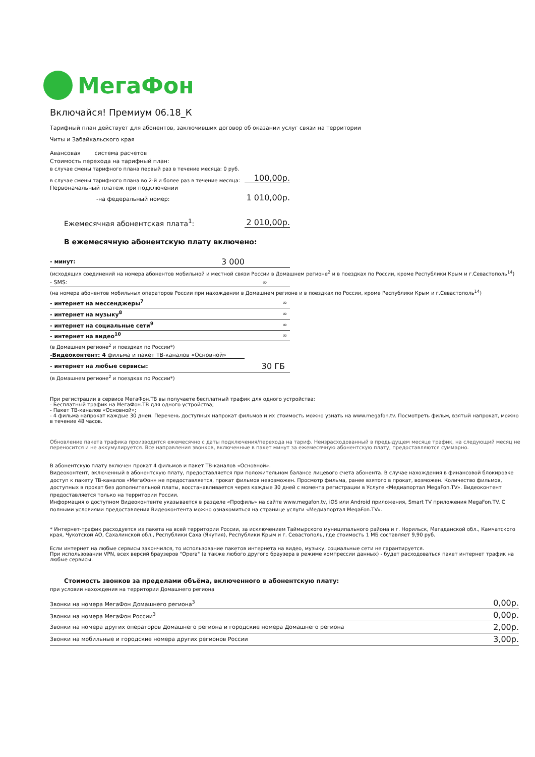МегаФон
Включайся! Премиум 06.18_К
Тарифный план действует для абонентов, заключивших договор об оказании услуг связи на территории
Читы и Забайкальского края
Авансовая система расчетов
Стоимость перехода на тарифный план:
в случае смены тарифного плана первый раз в течение месяца: 0 руб.
в случае смены тарифного плана во 2-й и более раз в течение месяца: 100,00р.
Первоначальный платеж при подключении
-на федеральный номер: 1 010,00р.
Ежемесячная абонентская плата<sup>1</sup>: 2 010,00р.
В ежемесячную абонентскую плату включено:
| - минут: | 3 000 |
(исходящих соединений на номера абонентов мобильной и местной связи России в Домашнем регионе<sup>2</sup> и в поездках по России, кроме Республики Крым и г.Севастополь<sup>14</sup>)
| - SMS: | ∞ |
(на номера абонентов мобильных операторов России при нахождении в Домашнем регионе и в поездках по России, кроме Республики Крым и г.Севастополь<sup>14</sup>)
| - интернет на мессенджеры<sup>7</sup> | ∞ |
| - интернет на музыку<sup>8</sup> | ∞ |
| - интернет на социальные сети<sup>9</sup> | ∞ |
| - интернет на видео<sup>10</sup> | ∞ |
(в Домашнем регионе<sup>2</sup> и поездках по России*)
-Видеоконтент: 4 фильма и пакет ТВ-каналов «Основной»
| - интернет на любые сервисы: | 30 ГБ |
(в Домашнем регионе<sup>2</sup> и поездках по России*)
При регистрации в сервисе МегаФон.ТВ вы получаете бесплатный трафик для одного устройства:
- Бесплатный трафик на МегаФон.ТВ для одного устройства;
- Пакет ТВ-каналов «Основной»;
- 4 фильма напрокат каждые 30 дней. Перечень доступных напрокат фильмов и их стоимость можно узнать на www.megafon.tv. Посмотреть фильм, взятый напрокат, можно в течение 48 часов.
Обновление пакета трафика производится ежемесячно с даты подключения/перехода на тариф. Неизрасходованный в предыдущем месяце трафик, на следующий месяц не переносится и не аккумулируется. Все направления звонков, включенные в пакет минут за ежемесячную абонентскую плату, предоставляются суммарно.
В абонентскую плату включен прокат 4 фильмов и пакет ТВ-каналов «Основной».
Видеоконтент, включенный в абонентскую плату, предоставляется при положительном балансе лицевого счета абонента. В случае нахождения в финансовой блокировке доступ к пакету ТВ-каналов «МегаФон» не предоставляется, прокат фильмов невозможен. Просмотр фильма, ранее взятого в прокат, возможен. Количество фильмов, доступных в прокат без дополнительной платы, восстанавливается через каждые 30 дней с момента регистрации в Услуге «Медиапортал MegaFon.TV». Видеоконтент предоставляется только на территории России.
Информация о доступном Видеоконтенте указывается в разделе «Профиль» на сайте www.megafon.tv, iOS или Android приложения, Smart TV приложения MegaFon.TV. С полными условиями предоставления Видеоконтента можно ознакомиться на странице услуги «Медиапортал MegaFon.TV».
* Интернет-трафик расходуется из пакета на всей территории России, за исключением Таймырского муниципального района и г. Норильск, Магаданской обл., Камчатского края, Чукотской АО, Сахалинской обл., Республики Саха (Якутия), Республики Крым и г. Севастополь, где стоимость 1 МБ составляет 9,90 руб.
Если интернет на любые сервисы закончился, то использование пакетов интернета на видео, музыку, социальные сети не гарантируется.
При использовании VPN, всех версий браузеров "Opera" (а также любого другого браузера в режиме компрессии данных) - будет расходоваться пакет интернет трафик на любые сервисы.
Стоимость звонков за пределами объёма, включенного в абонентскую плату:
при условии нахождения на территории Домашнего региона
| Звонки на номера МегаФон Домашнего региона<sup>3</sup> | 0,00р. |
| Звонки на номера МегаФон России<sup>3</sup> | 0,00р. |
| Звонки на номера других операторов Домашнего региона и городские номера Домашнего региона | 2,00р. |
| Звонки на мобильные и городские номера других регионов России | 3,00р. |